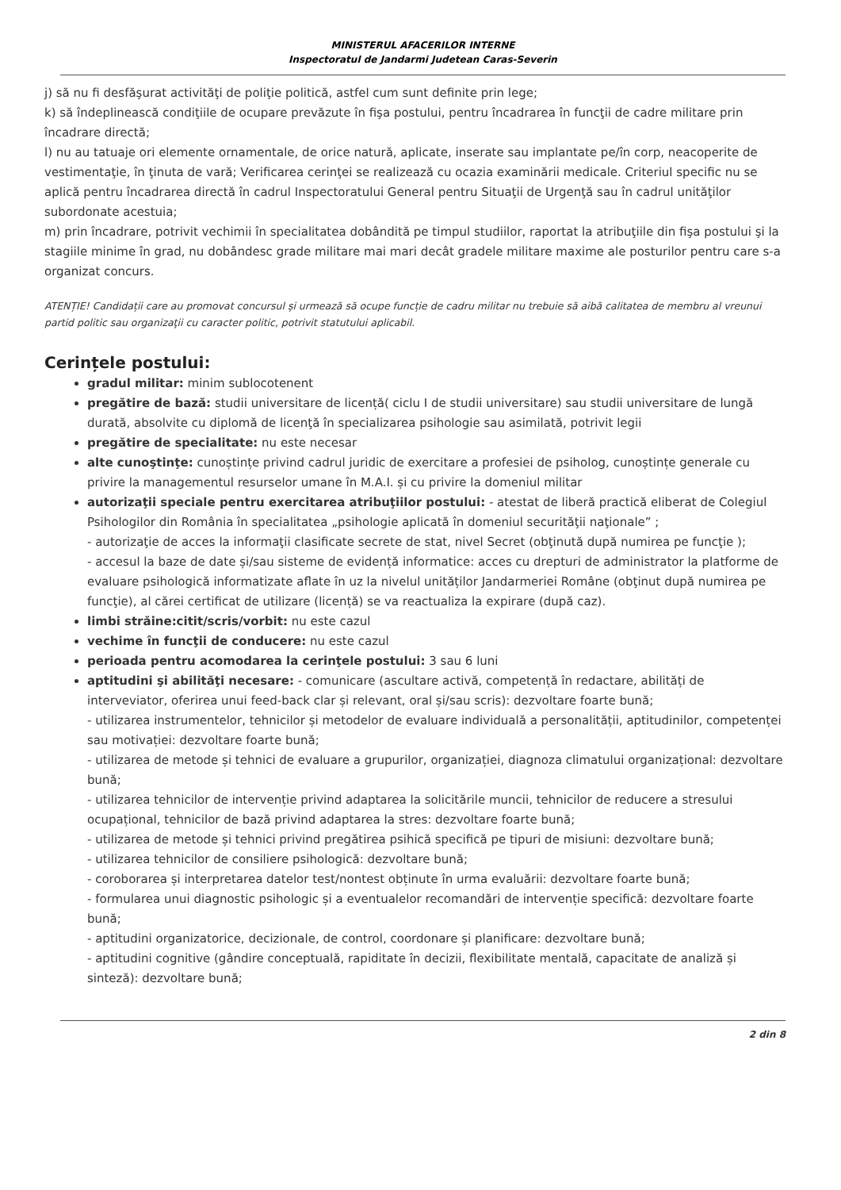MINISTERUL AFACERILOR INTERNE
Inspectoratul de Jandarmi Judetean Caras-Severin
j) să nu fi desfăşurat activităţi de poliţie politică, astfel cum sunt definite prin lege;
k) să îndeplinească condiţiile de ocupare prevăzute în fişa postului, pentru încadrarea în funcţii de cadre militare prin încadrare directă;
l) nu au tatuaje ori elemente ornamentale, de orice natură, aplicate, inserate sau implantate pe/în corp, neacoperite de vestimentaţie, în ţinuta de vară; Verificarea cerinţei se realizează cu ocazia examinării medicale. Criteriul specific nu se aplică pentru încadrarea directă în cadrul Inspectoratului General pentru Situaţii de Urgenţă sau în cadrul unităţilor subordonate acestuia;
m) prin încadrare, potrivit vechimii în specialitatea dobândită pe timpul studiilor, raportat la atribuţiile din fişa postului şi la stagiile minime în grad, nu dobândesc grade militare mai mari decât gradele militare maxime ale posturilor pentru care s-a organizat concurs.
ATENȚIE! Candidații care au promovat concursul și urmează să ocupe funcție de cadru militar nu trebuie să aibă calitatea de membru al vreunui partid politic sau organizaţii cu caracter politic, potrivit statutului aplicabil.
Cerințele postului:
gradul militar: minim sublocotenent
pregătire de bază: studii universitare de licență( ciclu I de studii universitare) sau studii universitare de lungă durată, absolvite cu diplomă de licenţă în specializarea psihologie sau asimilată, potrivit legii
pregătire de specialitate: nu este necesar
alte cunoştinţe: cunoștințe privind cadrul juridic de exercitare a profesiei de psiholog, cunoștințe generale cu privire la managementul resurselor umane în M.A.I. și cu privire la domeniul militar
autorizaţii speciale pentru exercitarea atribuţiilor postului: - atestat de liberă practică eliberat de Colegiul Psihologilor din România în specialitatea „psihologie aplicată în domeniul securităţii naţionale” ;
- autorizaţie de acces la informaţii clasificate secrete de stat, nivel Secret (obţinută după numirea pe funcţie );
- accesul la baze de date și/sau sisteme de evidență informatice: acces cu drepturi de administrator la platforme de evaluare psihologică informatizate aflate în uz la nivelul unităților Jandarmeriei Române (obţinut după numirea pe funcţie), al cărei certificat de utilizare (licență) se va reactualiza la expirare (după caz).
limbi străine:citit/scris/vorbit: nu este cazul
vechime în funcţii de conducere: nu este cazul
perioada pentru acomodarea la cerinţele postului: 3 sau 6 luni
aptitudini şi abilităţi necesare: - comunicare (ascultare activă, competență în redactare, abilități de interveviator, oferirea unui feed-back clar și relevant, oral și/sau scris): dezvoltare foarte bună;
- utilizarea instrumentelor, tehnicilor și metodelor de evaluare individuală a personalității, aptitudinilor, competenței sau motivației: dezvoltare foarte bună;
- utilizarea de metode și tehnici de evaluare a grupurilor, organizației, diagnoza climatului organizațional: dezvoltare bună;
- utilizarea tehnicilor de intervenție privind adaptarea la solicitările muncii, tehnicilor de reducere a stresului ocupațional, tehnicilor de bază privind adaptarea la stres: dezvoltare foarte bună;
- utilizarea de metode și tehnici privind pregătirea psihică specifică pe tipuri de misiuni: dezvoltare bună;
- utilizarea tehnicilor de consiliere psihologică: dezvoltare bună;
- coroborarea și interpretarea datelor test/nontest obținute în urma evaluării: dezvoltare foarte bună;
- formularea unui diagnostic psihologic și a eventualelor recomandări de intervenție specifică: dezvoltare foarte bună;
- aptitudini organizatorice, decizionale, de control, coordonare și planificare: dezvoltare bună;
- aptitudini cognitive (gândire conceptuală, rapiditate în decizii, flexibilitate mentală, capacitate de analiză și sinteză): dezvoltare bună;
2 din 8